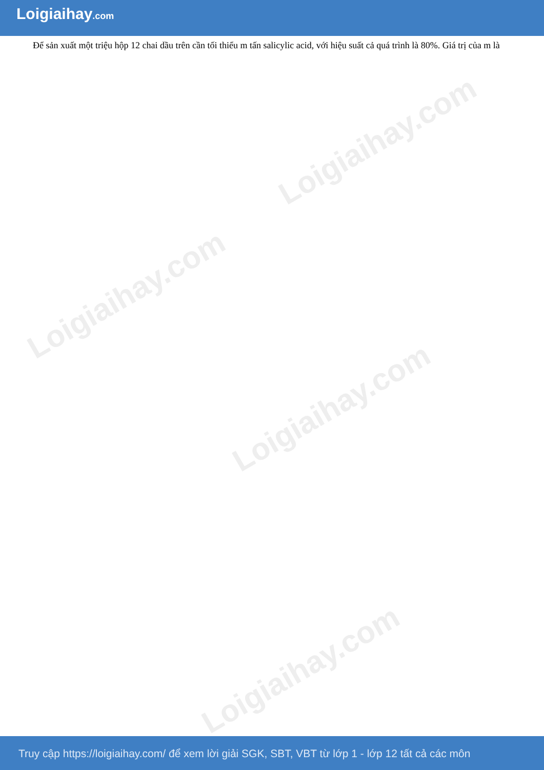Loigiaihay.com
Loigiaihay.com
Loigiaihay.com
Loigiaihay.com
Loigiaihay.com
Để sản xuất một triệu hộp 12 chai dầu trên cần tối thiểu m tấn salicylic acid, với hiệu suất cả quá trình là 80%. Giá trị của m là
Truy cập https://loigiaihay.com/ để xem lời giải SGK, SBT, VBT từ lớp 1 - lớp 12 tất cả các môn